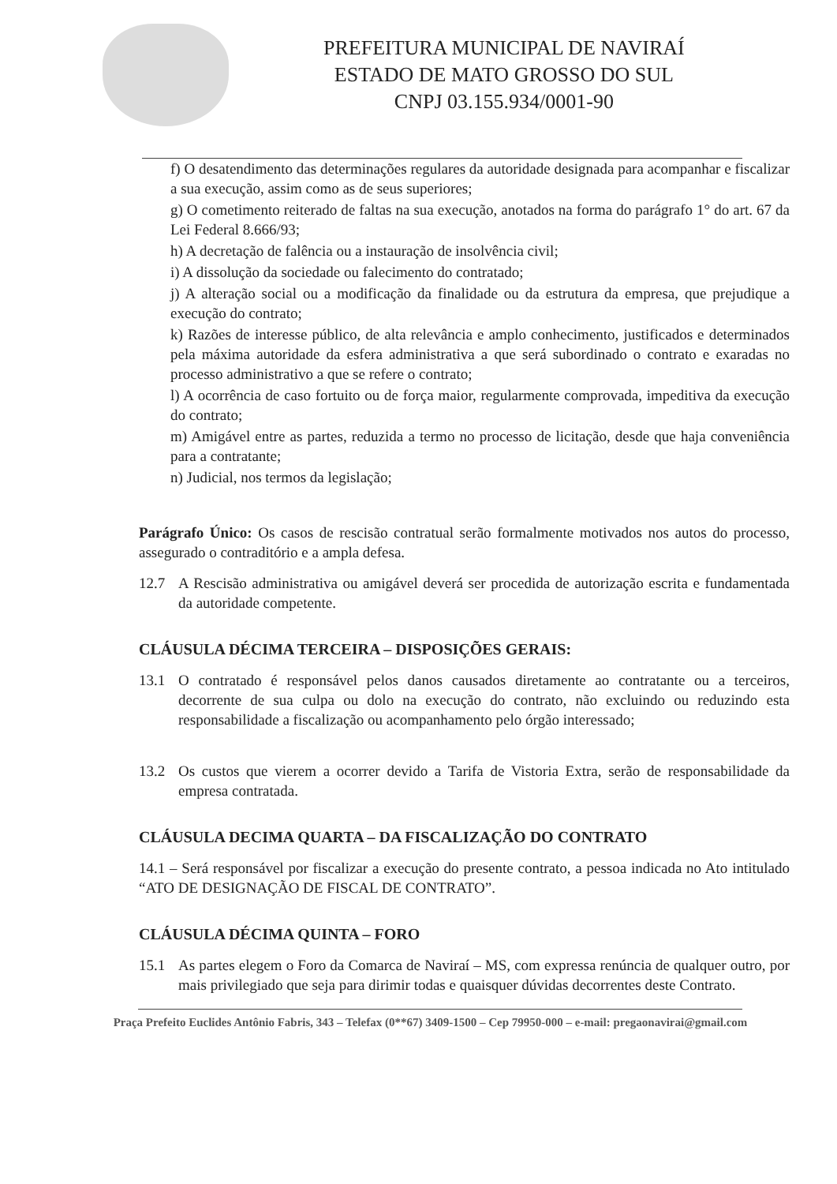PREFEITURA MUNICIPAL DE NAVIRAÍ
ESTADO DE MATO GROSSO DO SUL
CNPJ 03.155.934/0001-90
f) O desatendimento das determinações regulares da autoridade designada para acompanhar e fiscalizar a sua execução, assim como as de seus superiores;
g) O cometimento reiterado de faltas na sua execução, anotados na forma do parágrafo 1° do art. 67 da Lei Federal 8.666/93;
h) A decretação de falência ou a instauração de insolvência civil;
i) A dissolução da sociedade ou falecimento do contratado;
j) A alteração social ou a modificação da finalidade ou da estrutura da empresa, que prejudique a execução do contrato;
k) Razões de interesse público, de alta relevância e amplo conhecimento, justificados e determinados pela máxima autoridade da esfera administrativa a que será subordinado o contrato e exaradas no processo administrativo a que se refere o contrato;
l) A ocorrência de caso fortuito ou de força maior, regularmente comprovada, impeditiva da execução do contrato;
m) Amigável entre as partes, reduzida a termo no processo de licitação, desde que haja conveniência para a contratante;
n) Judicial, nos termos da legislação;
Parágrafo Único: Os casos de rescisão contratual serão formalmente motivados nos autos do processo, assegurado o contraditório e a ampla defesa.
12.7 A Rescisão administrativa ou amigável deverá ser procedida de autorização escrita e fundamentada da autoridade competente.
CLÁUSULA DÉCIMA TERCEIRA – DISPOSIÇÕES GERAIS:
13.1 O contratado é responsável pelos danos causados diretamente ao contratante ou a terceiros, decorrente de sua culpa ou dolo na execução do contrato, não excluindo ou reduzindo esta responsabilidade a fiscalização ou acompanhamento pelo órgão interessado;
13.2 Os custos que vierem a ocorrer devido a Tarifa de Vistoria Extra, serão de responsabilidade da empresa contratada.
CLÁUSULA DECIMA QUARTA – DA FISCALIZAÇÃO DO CONTRATO
14.1 – Será responsável por fiscalizar a execução do presente contrato, a pessoa indicada no Ato intitulado “ATO DE DESIGNAÇÃO DE FISCAL DE CONTRATO”.
CLÁUSULA DÉCIMA QUINTA – FORO
15.1 As partes elegem o Foro da Comarca de Naviraí – MS, com expressa renúncia de qualquer outro, por mais privilegiado que seja para dirimir todas e quaisquer dúvidas decorrentes deste Contrato.
Praça Prefeito Euclides Antônio Fabris, 343 – Telefax (0**67) 3409-1500 – Cep 79950-000 – e-mail: pregaonavirai@gmail.com